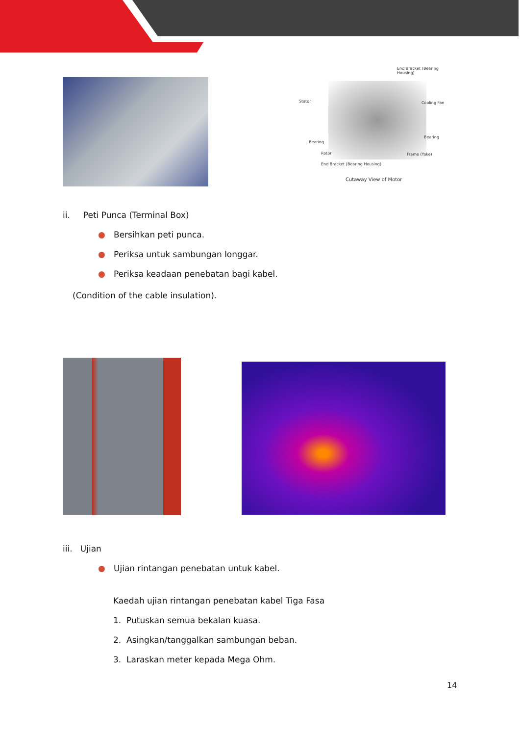End Bracket (Bearing Housing)
Stator Cooling Fan
Bearing
Bearing
Rotor Frame (Yoke)
End Bracket (Bearing Housing)
Cutaway View of Motor
ii. Peti Punca (Terminal Box)
● Bersihkan peti punca.
● Periksa untuk sambungan longgar.
● Periksa keadaan penebatan bagi kabel.
(Condition of the cable insulation).
iii. Ujian
● Ujian rintangan penebatan untuk kabel.
Kaedah ujian rintangan penebatan kabel Tiga Fasa
1. Putuskan semua bekalan kuasa.
2. Asingkan/tanggalkan sambungan beban.
3. Laraskan meter kepada Mega Ohm.
14